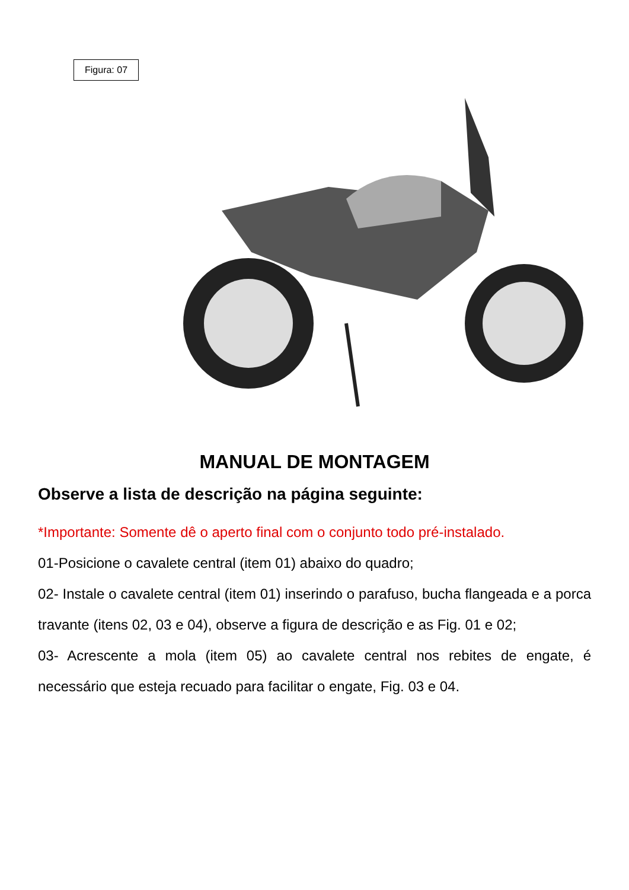Figura: 07
MANUAL DE MONTAGEM
Observe a lista de descrição na página seguinte:
*Importante: Somente dê o aperto final com o conjunto todo pré-instalado.
01-Posicione o cavalete central (item 01) abaixo do quadro;
02- Instale o cavalete central (item 01) inserindo o parafuso, bucha flangeada e a porca travante (itens 02, 03 e 04), observe a figura de descrição e as Fig. 01 e 02;
03- Acrescente a mola (item 05) ao cavalete central nos rebites de engate, é necessário que esteja recuado para facilitar o engate, Fig. 03 e 04.